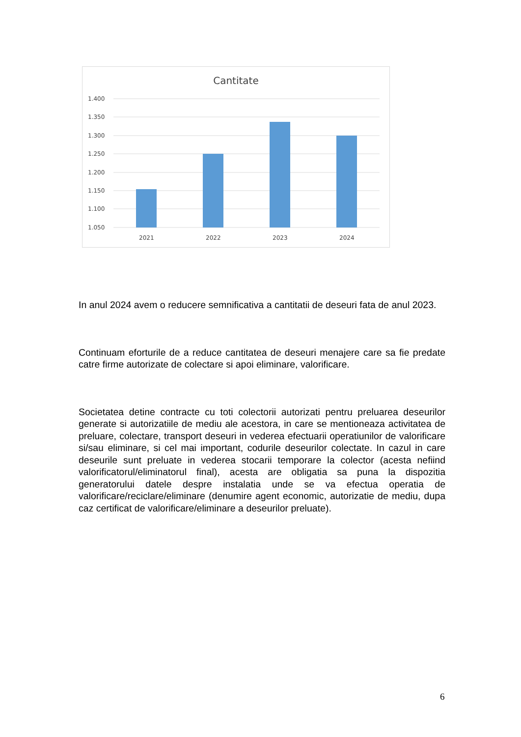Cantitate
1.400
1.350
1.300
1.250
1.200
1.150
1.100
1.050
2021
2022
2023
2024
In anul 2024 avem o reducere semnificativa a cantitatii de deseuri fata de anul 2023.
Continuam eforturile de a reduce cantitatea de deseuri menajere care sa fie predate catre firme autorizate de colectare si apoi eliminare, valorificare.
Societatea detine contracte cu toti colectorii autorizati pentru preluarea deseurilor generate si autorizatiile de mediu ale acestora, in care se mentioneaza activitatea de preluare, colectare, transport deseuri in vederea efectuarii operatiunilor de valorificare si/sau eliminare, si cel mai important, codurile deseurilor colectate. In cazul in care deseurile sunt preluate in vederea stocarii temporare la colector (acesta nefiind valorificatorul/eliminatorul final), acesta are obligatia sa puna la dispozitia generatorului datele despre instalatia unde se va efectua operatia de valorificare/reciclare/eliminare (denumire agent economic, autorizatie de mediu, dupa caz certificat de valorificare/eliminare a deseurilor preluate).
6